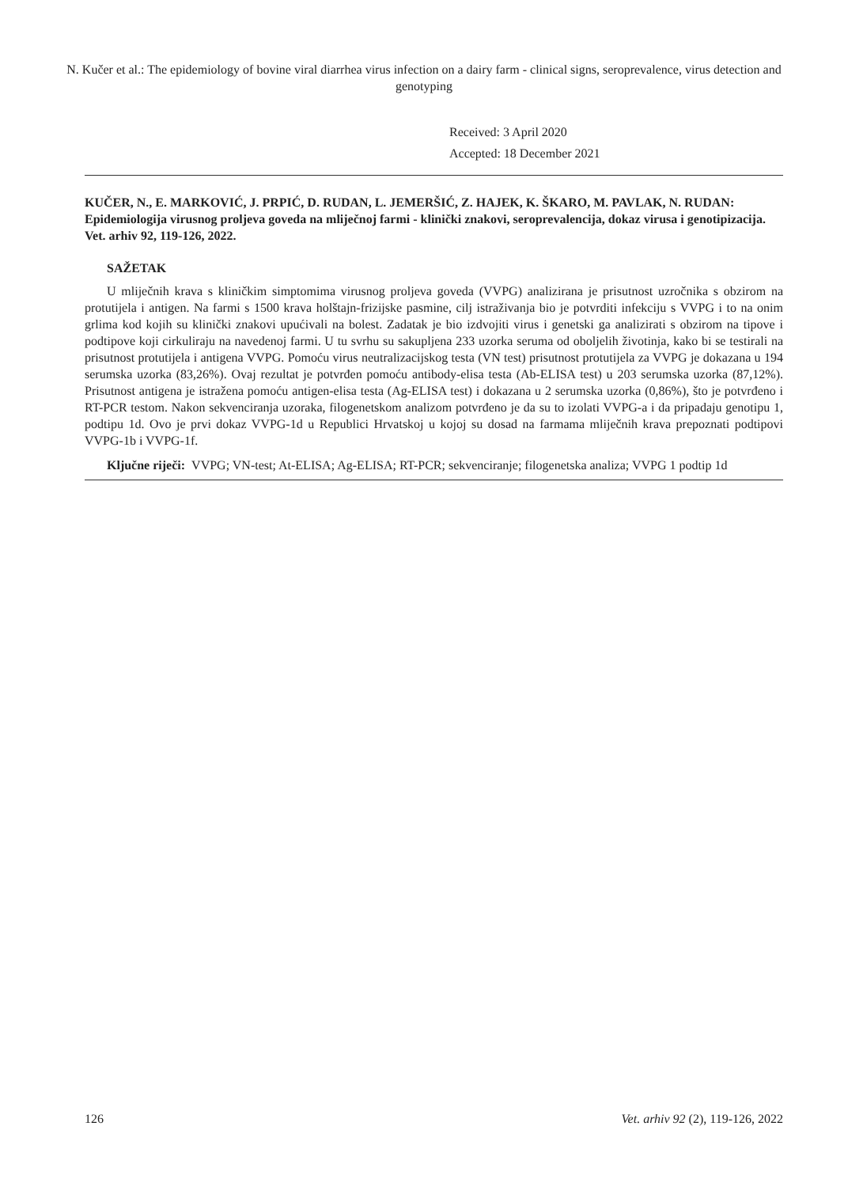N. Kučer et al.: The epidemiology of bovine viral diarrhea virus infection on a dairy farm - clinical signs, seroprevalence, virus detection and genotyping
Received: 3 April 2020
Accepted: 18 December 2021
KUČER, N., E. MARKOVIĆ, J. PRPIĆ, D. RUDAN, L. JEMERŠIĆ, Z. HAJEK, K. ŠKARO, M. PAVLAK, N. RUDAN: Epidemiologija virusnog proljeva goveda na mliječnoj farmi - klinički znakovi, seroprevalencija, dokaz virusa i genotipizacija. Vet. arhiv 92, 119-126, 2022.
SAŽETAK
U mliječnih krava s kliničkim simptomima virusnog proljeva goveda (VVPG) analizirana je prisutnost uzročnika s obzirom na protutijela i antigen. Na farmi s 1500 krava holštajn-frizijske pasmine, cilj istraživanja bio je potvrditi infekciju s VVPG i to na onim grlima kod kojih su klinički znakovi upućivali na bolest. Zadatak je bio izdvojiti virus i genetski ga analizirati s obzirom na tipove i podtipove koji cirkuliraju na navedenoj farmi. U tu svrhu su sakupljena 233 uzorka seruma od oboljelih životinja, kako bi se testirali na prisutnost protutijela i antigena VVPG. Pomoću virus neutralizacijskog testa (VN test) prisutnost protutijela za VVPG je dokazana u 194 serumska uzorka (83,26%). Ovaj rezultat je potvrđen pomoću antibody-elisa testa (Ab-ELISA test) u 203 serumska uzorka (87,12%). Prisutnost antigena je istražena pomoću antigen-elisa testa (Ag-ELISA test) i dokazana u 2 serumska uzorka (0,86%), što je potvrđeno i RT-PCR testom. Nakon sekvenciranja uzoraka, filogenetskom analizom potvrđeno je da su to izolati VVPG-a i da pripadaju genotipu 1, podtipu 1d. Ovo je prvi dokaz VVPG-1d u Republici Hrvatskoj u kojoj su dosad na farmama mliječnih krava prepoznati podtipovi VVPG-1b i VVPG-1f.
Ključne riječi: VVPG; VN-test; At-ELISA; Ag-ELISA; RT-PCR; sekvenciranje; filogenetska analiza; VVPG 1 podtip 1d
126 Vet. arhiv 92 (2), 119-126, 2022